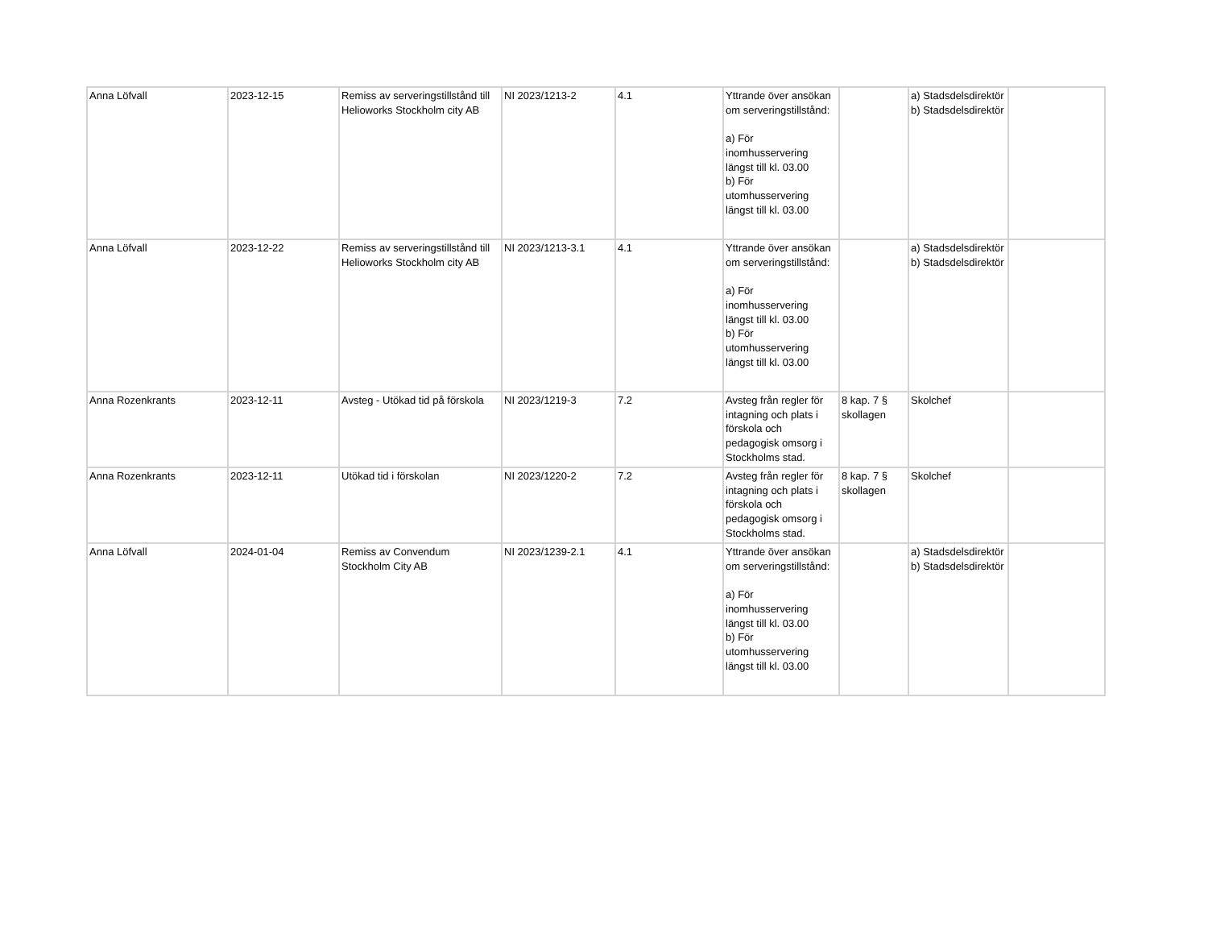| Anna Löfvall | 2023-12-15 | Remiss av serveringstillstånd till Helioworks Stockholm city AB | NI 2023/1213-2 | 4.1 | Yttrande över ansökan om serveringstillstånd: a) För inomhusservering längst till kl. 03.00 b) För utomhusservering längst till kl. 03.00 | | a) Stadsdelsdirektör b) Stadsdelsdirektör | |
| Anna Löfvall | 2023-12-22 | Remiss av serveringstillstånd till Helioworks Stockholm city AB | NI 2023/1213-3.1 | 4.1 | Yttrande över ansökan om serveringstillstånd: a) För inomhusservering längst till kl. 03.00 b) För utomhusservering längst till kl. 03.00 | | a) Stadsdelsdirektör b) Stadsdelsdirektör | |
| Anna Rozenkrants | 2023-12-11 | Avsteg - Utökad tid på förskola | NI 2023/1219-3 | 7.2 | Avsteg från regler för intagning och plats i förskola och pedagogisk omsorg i Stockholms stad. | 8 kap. 7 § skollagen | Skolchef | |
| Anna Rozenkrants | 2023-12-11 | Utökad tid i förskolan | NI 2023/1220-2 | 7.2 | Avsteg från regler för intagning och plats i förskola och pedagogisk omsorg i Stockholms stad. | 8 kap. 7 § skollagen | Skolchef | |
| Anna Löfvall | 2024-01-04 | Remiss av Convendum Stockholm City AB | NI 2023/1239-2.1 | 4.1 | Yttrande över ansökan om serveringstillstånd: a) För inomhusservering längst till kl. 03.00 b) För utomhusservering längst till kl. 03.00 | | a) Stadsdelsdirektör b) Stadsdelsdirektör | |